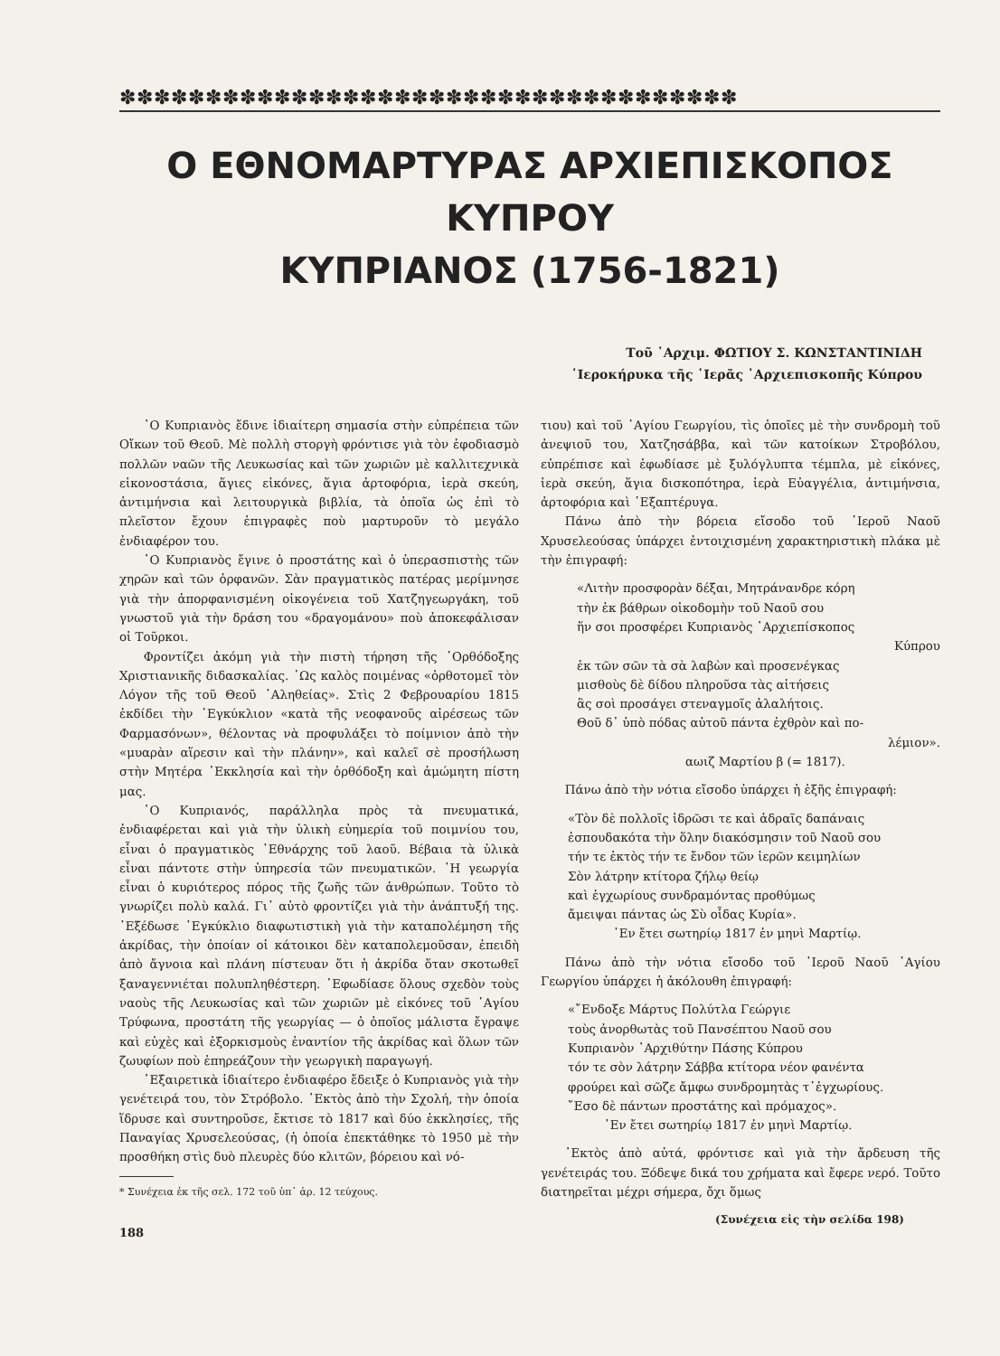✽✽✽✽✽✽✽✽✽✽✽✽✽✽✽✽✽✽✽✽✽✽✽✽✽✽✽✽✽✽✽✽✽✽✽✽
Ο ΕΘΝΟΜΑΡΤΥΡΑΣ ΑΡΧΙΕΠΙΣΚΟΠΟΣ ΚΥΠΡΟΥ
ΚΥΠΡΙΑΝΟΣ (1756-1821)
Τοῦ ᾿Αρχιμ. ΦΩΤΙΟΥ Σ. ΚΩΝΣΤΑΝΤΙΝΙΔΗ
῾Ιεροκήρυκα τῆς ῾Ιερᾶς ᾿Αρχιεπισκοπῆς Κύπρου
῾Ο Κυπριανὸς ἔδινε ἰδιαίτερη σημασία στὴν εὐπρέπεια τῶν Οἴκων τοῦ Θεοῦ. Μὲ πολλὴ στοργὴ φρόντισε γιὰ τὸν ἐφοδιασμὸ πολλῶν ναῶν τῆς Λευκωσίας καὶ τῶν χωριῶν μὲ καλλιτεχνικὰ εἰκονοστάσια, ἅγιες εἰκόνες, ἅγια ἀρτοφόρια, ἱερὰ σκεύη, ἀντιμήνσια καὶ λειτουργικὰ βιβλία, τὰ ὁποῖα ὡς ἐπὶ τὸ πλεῖστον ἔχουν ἐπιγραφὲς ποὺ μαρτυροῦν τὸ μεγάλο ἐνδιαφέρον του.
῾Ο Κυπριανὸς ἔγινε ὁ προστάτης καὶ ὁ ὑπερασπιστὴς τῶν χηρῶν καὶ τῶν ὀρφανῶν. Σὰν πραγματικὸς πατέρας μερίμνησε γιὰ τὴν ἀπορφανισμένη οἰκογένεια τοῦ Χατζηγεωργάκη, τοῦ γνωστοῦ γιὰ τὴν δράση του «δραγομάνου» ποὺ ἀποκεφάλισαν οἱ Τοῦρκοι.
Φροντίζει ἀκόμη γιὰ τὴν πιστὴ τήρηση τῆς ᾿Ορθόδοξης Χριστιανικῆς διδασκαλίας. ῾Ως καλὸς ποιμένας «ὀρθοτομεῖ τὸν Λόγον τῆς τοῦ Θεοῦ ᾿Αληθείας». Στὶς 2 Φεβρουαρίου 1815 ἐκδίδει τὴν ᾿Εγκύκλιον «κατὰ τῆς νεοφανοῦς αἱρέσεως τῶν Φαρμασόνων», θέλοντας νὰ προφυλάξει τὸ ποίμνιον ἀπὸ τὴν «μυαρὰν αἵρεσιν καὶ τὴν πλάνην», καὶ καλεῖ σὲ προσήλωση στὴν Μητέρα ᾿Εκκλησία καὶ τὴν ὀρθόδοξη καὶ ἀμώμητη πίστη μας.
῾Ο Κυπριανός, παράλληλα πρὸς τὰ πνευματικά, ἐνδιαφέρεται καὶ γιὰ τὴν ὑλικὴ εὐημερία τοῦ ποιμνίου του, εἶναι ὁ πραγματικὸς ᾿Εθνάρχης τοῦ λαοῦ. Βέβαια τὰ ὑλικὰ εἶναι πάντοτε στὴν ὑπηρεσία τῶν πνευματικῶν. ῾Η γεωργία εἶναι ὁ κυριότερος πόρος τῆς ζωῆς τῶν ἀνθρώπων. Τοῦτο τὸ γνωρίζει πολὺ καλά. Γι᾿ αὐτὸ φροντίζει γιὰ τὴν ἀνάπτυξή της. ᾿Εξέδωσε ᾿Εγκύκλιο διαφωτιστικὴ γιὰ τὴν καταπολέμηση τῆς ἀκρίδας, τὴν ὁποίαν οἱ κάτοικοι δὲν καταπολεμοῦσαν, ἐπειδὴ ἀπὸ ἄγνοια καὶ πλάνη πίστευαν ὅτι ἡ ἀκρίδα ὅταν σκοτωθεῖ ξαναγεννιέται πολυπληθέστερη. ᾿Εφωδίασε ὅλους σχεδὸν τοὺς ναοὺς τῆς Λευκωσίας καὶ τῶν χωριῶν μὲ εἰκόνες τοῦ ῾Αγίου Τρύφωνα, προστάτη τῆς γεωργίας — ὁ ὁποῖος μάλιστα ἔγραψε καὶ εὐχὲς καὶ ἐξορκισμοὺς ἐναντίον τῆς ἀκρίδας καὶ ὅλων τῶν ζωυφίων ποὺ ἐπηρεάζουν τὴν γεωργικὴ παραγωγή.
᾿Εξαιρετικὰ ἰδιαίτερο ἐνδιαφέρο ἔδειξε ὁ Κυπριανὸς γιὰ τὴν γενέτειρά του, τὸν Στρόβολο. ᾿Εκτὸς ἀπὸ τὴν Σχολή, τὴν ὁποία ἵδρυσε καὶ συντηροῦσε, ἔκτισε τὸ 1817 καὶ δύο ἐκκλησίες, τῆς Παναγίας Χρυσελεούσας, (ἡ ὁποία ἐπεκτάθηκε τὸ 1950 μὲ τὴν προσθήκη στὶς δυὸ πλευρὲς δύο κλιτῶν, βόρειου καὶ νό-
* Συνέχεια ἐκ τῆς σελ. 172 τοῦ ὑπ᾿ ἀρ. 12 τεύχους.
188
τιου) καὶ τοῦ ῾Αγίου Γεωργίου, τὶς ὁποῖες μὲ τὴν συνδρομὴ τοῦ ἀνεψιοῦ του, Χατζησάββα, καὶ τῶν κατοίκων Στροβόλου, εὐπρέπισε καὶ ἐφωδίασε μὲ ξυλόγλυπτα τέμπλα, μὲ εἰκόνες, ἱερὰ σκεύη, ἅγια δισκοπότηρα, ἱερὰ Εὐαγγέλια, ἀντιμήνσια, ἀρτοφόρια καὶ ῾Εξαπτέρυγα.
Πάνω ἀπὸ τὴν βόρεια εἴσοδο τοῦ ῾Ιεροῦ Ναοῦ Χρυσελεούσας ὑπάρχει ἐντοιχισμένη χαρακτηριστικὴ πλάκα μὲ τὴν ἐπιγραφή:
«Λιτὴν προσφορὰν δέξαι, Μητράνανδρε κόρη
τὴν ἐκ βάθρων οἰκοδομὴν τοῦ Ναοῦ σου
ἥν σοι προσφέρει Κυπριανὸς ᾿Αρχιεπίσκοπος
Κύπρου
ἐκ τῶν σῶν τὰ σὰ λαβὼν καὶ προσενέγκας
μισθοὺς δὲ δίδου πληροῦσα τὰς αἰτήσεις
ἃς σοὶ προσάγει στεναγμοῖς ἀλαλήτοις.
Θοῦ δ᾿ ὑπὸ πόδας αὐτοῦ πάντα ἐχθρὸν καὶ πο-
λέμιον».
αωιζ Μαρτίου β (= 1817).
Πάνω ἀπὸ τὴν νότια εἴσοδο ὑπάρχει ἡ ἑξῆς ἐπιγραφή:
«Τὸν δὲ πολλοῖς ἱδρῶσι τε καὶ ἁδραῖς δαπάναις
ἐσπουδακότα τὴν ὅλην διακόσμησιν τοῦ Ναοῦ σου
τήν τε ἐκτὸς τήν τε ἔνδον τῶν ἱερῶν κειμηλίων
Σὸν λάτρην κτίτορα ζήλῳ θείῳ
καὶ ἐγχωρίους συνδραμόντας προθύμως
ἄμειψαι πάντας ὡς Σὺ οἶδας Κυρία».
᾿Εν ἔτει σωτηρίῳ 1817 ἐν μηνὶ Μαρτίῳ.
Πάνω ἀπὸ τὴν νότια εἴσοδο τοῦ ῾Ιεροῦ Ναοῦ ῾Αγίου Γεωργίου ὑπάρχει ἡ ἀκόλουθη ἐπιγραφή:
«῎Ενδοξε Μάρτυς Πολύτλα Γεώργιε
τοὺς ἀνορθωτὰς τοῦ Πανσέπτου Ναοῦ σου
Κυπριανὸν ᾿Αρχιθύτην Πάσης Κύπρου
τόν τε σὸν λάτρην Σάββα κτίτορα νέον φανέντα
φρούρει καὶ σῶζε ἄμφω συνδρομητὰς τ᾿ἐγχωρίους.
῎Εσο δὲ πάντων προστάτης καὶ πρόμαχος».
᾿Εν ἔτει σωτηρίῳ 1817 ἐν μηνὶ Μαρτίῳ.
᾿Εκτὸς ἀπὸ αὐτά, φρόντισε καὶ γιὰ τὴν ἄρδευση τῆς γενέτειράς του. Ξόδεψε δικά του χρήματα καὶ ἔφερε νερό. Τοῦτο διατηρεῖται μέχρι σήμερα, ὄχι ὅμως
(Συνέχεια εἰς τὴν σελίδα 198)